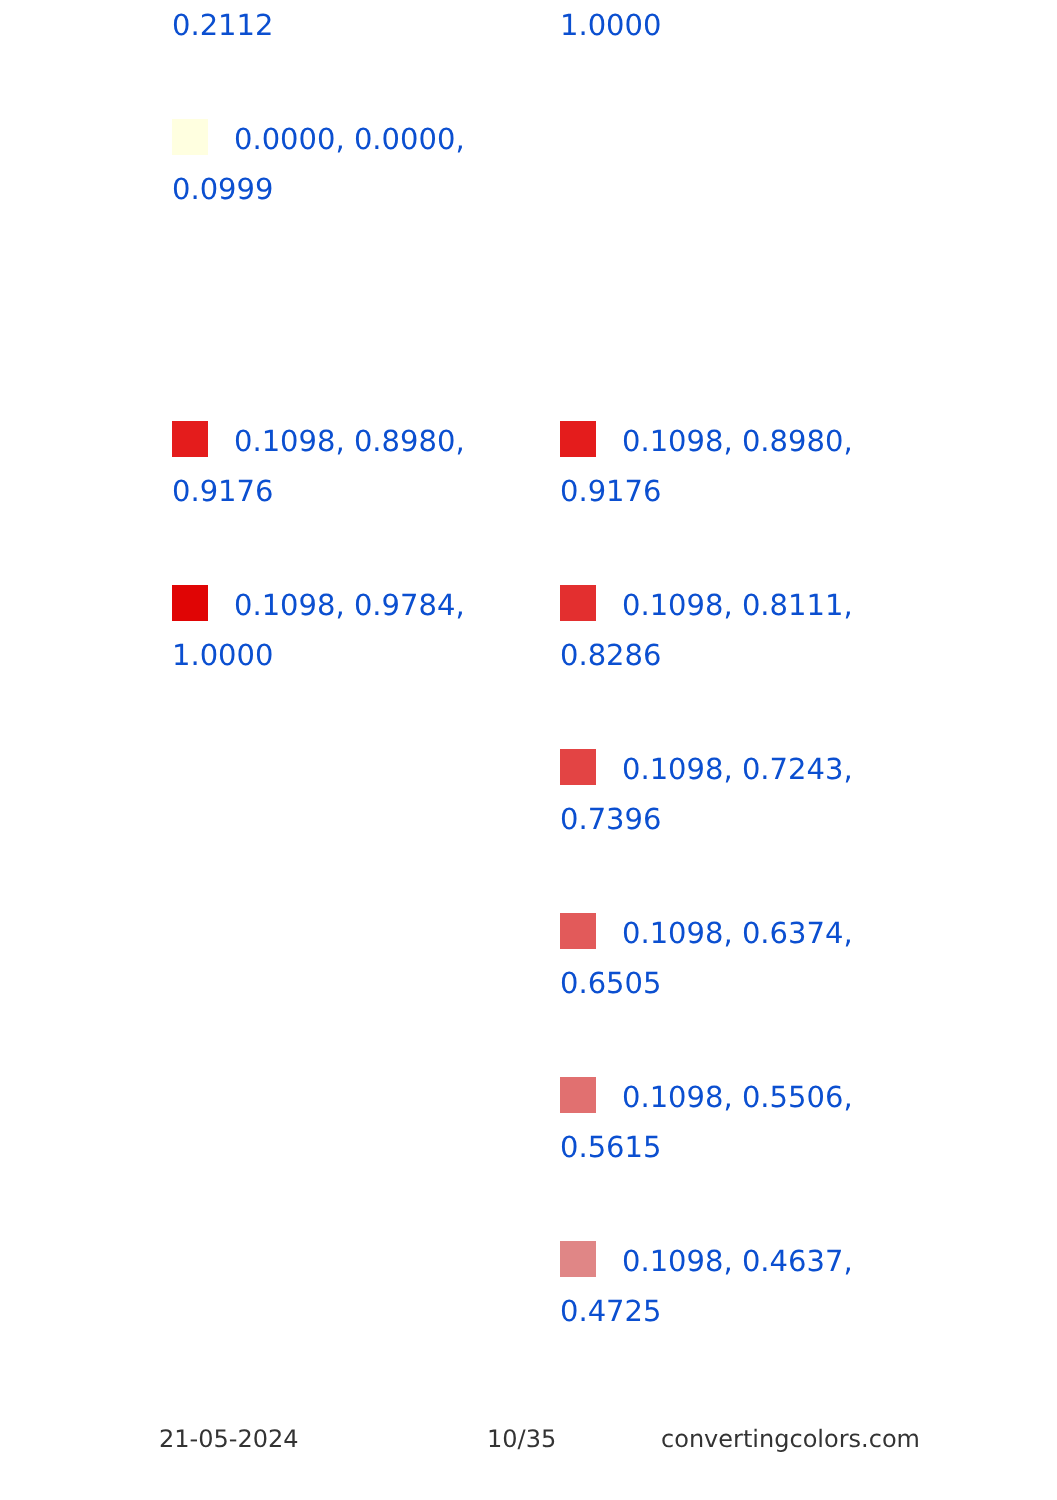0.2112
0.0000, 0.0000, 0.0999
0.1098, 0.8980, 0.9176
0.1098, 0.9784, 1.0000
1.0000
0.1098, 0.8980, 0.9176
0.1098, 0.8111, 0.8286
0.1098, 0.7243, 0.7396
0.1098, 0.6374, 0.6505
0.1098, 0.5506, 0.5615
0.1098, 0.4637, 0.4725
21-05-2024 10/35 convertingcolors.com